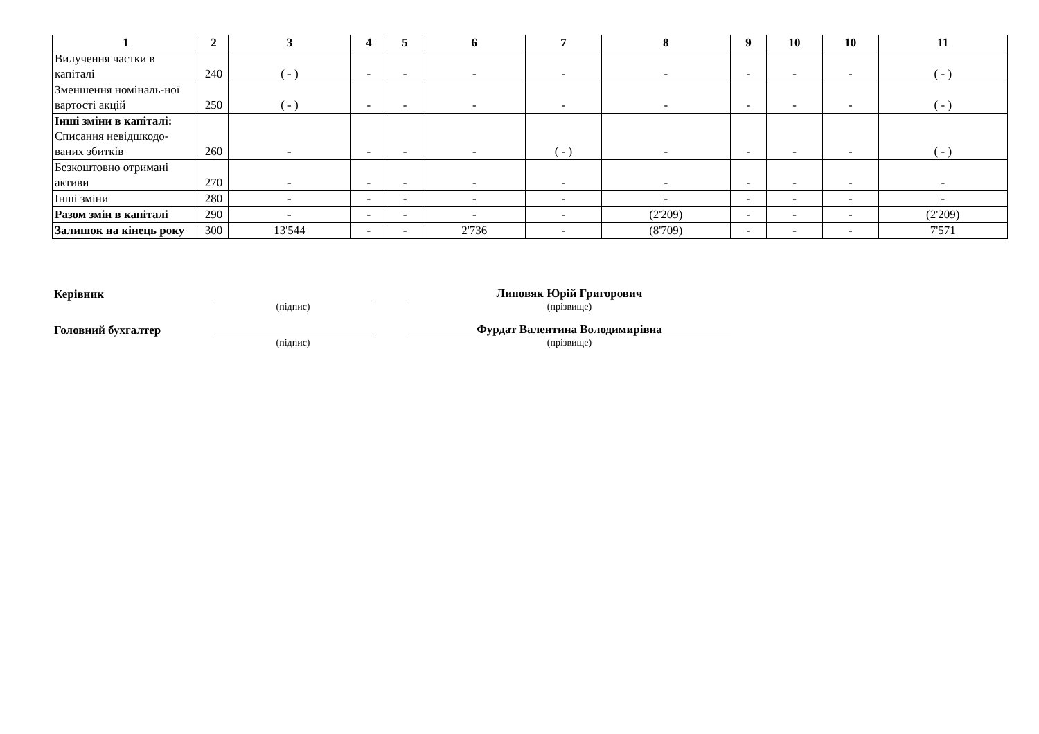| 1 | 2 | 3 | 4 | 5 | 6 | 7 | 8 | 9 | 10 | 10 | 11 |
| --- | --- | --- | --- | --- | --- | --- | --- | --- | --- | --- | --- |
| Вилучення частки в капіталі | 240 | ( - ) | - | - | - | - | - | - | - | - | ( - ) |
| Зменшення номіналь-ної вартості акцій | 250 | ( - ) | - | - | - | - | - | - | - | - | ( - ) |
| Інші зміни в капіталі: Списання невідшкодо-ваних збитків | 260 | - | - | - | - | ( - ) | - | - | - | - | ( - ) |
| Безкоштовно отримані активи | 270 | - | - | - | - | - | - | - | - | - | - |
| Інші зміни | 280 | - | - | - | - | - | - | - | - | - | - |
| Разом змін в капіталі | 290 | - | - | - | - | - | (2'209) | - | - | - | (2'209) |
| Залишок на кінець року | 300 | 13'544 | - | - | 2'736 | - | (8'709) | - | - | - | 7'571 |
Керівник
Липовяк Юрій Григорович
(підпис) (прізвище)
Головний бухгалтер
Фурдат Валентина Володимирівна
(підпис) (прізвище)